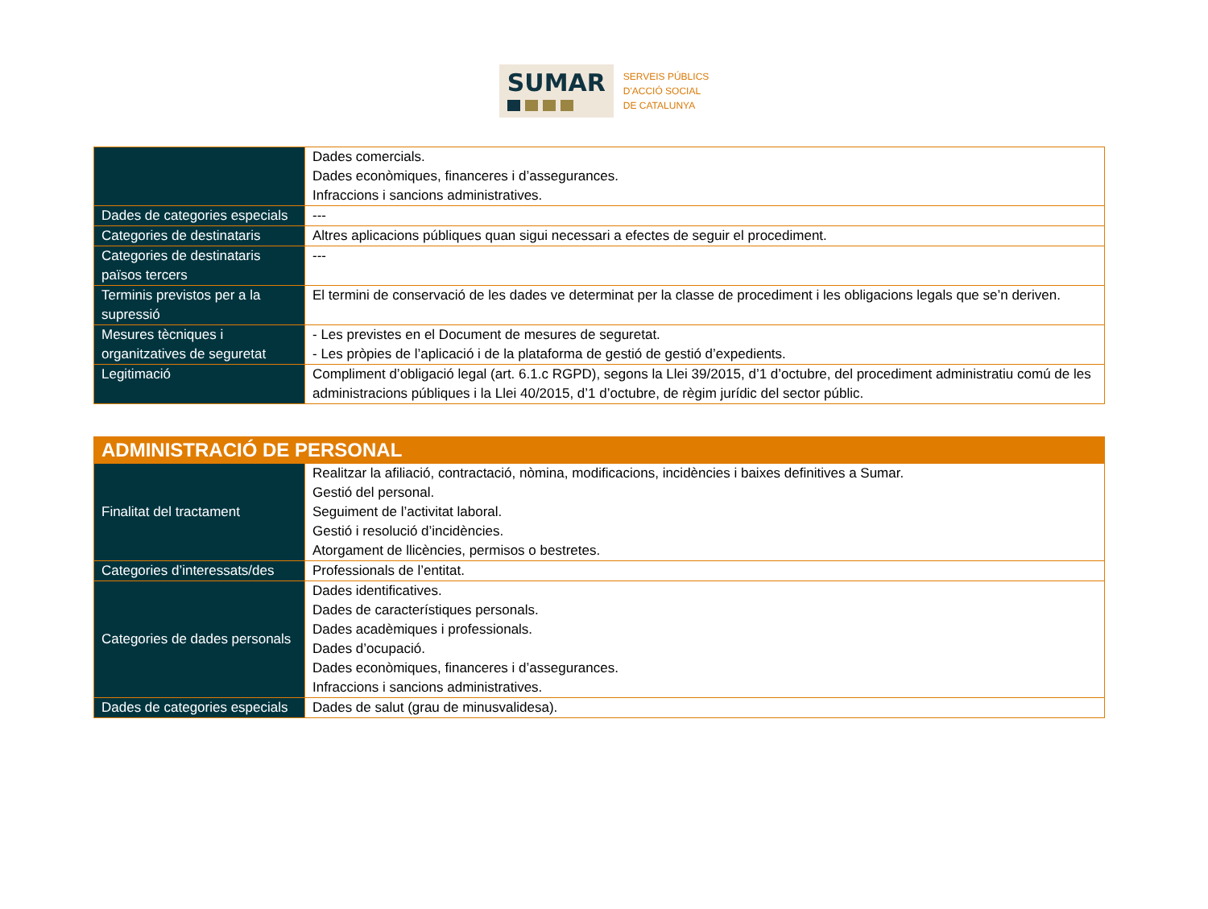SUMAR
SERVEIS PÚBLICS
D'ACCIÓ SOCIAL
DE CATALUNYA
| | Dades comercials. Dades econòmiques, financeres i d’assegurances. Infraccions i sancions administratives. |
| Dades de categories especials | --- |
| Categories de destinataris | Altres aplicacions públiques quan sigui necessari a efectes de seguir el procediment. |
| Categories de destinataris països tercers | --- |
| Terminis previstos per a la supressió | El termini de conservació de les dades ve determinat per la classe de procediment i les obligacions legals que se’n deriven. |
| Mesures tècniques i organitzatives de seguretat | - Les previstes en el Document de mesures de seguretat. - Les pròpies de l’aplicació i de la plataforma de gestió de gestió d’expedients. |
| Legitimació | Compliment d’obligació legal (art. 6.1.c RGPD), segons la Llei 39/2015, d’1 d’octubre, del procediment administratiu comú de les administracions públiques i la Llei 40/2015, d’1 d’octubre, de règim jurídic del sector públic. |
| ADMINISTRACIÓ DE PERSONAL | |
| --- | --- |
| Finalitat del tractament | Realitzar la afiliació, contractació, nòmina, modificacions, incidències i baixes definitives a Sumar. Gestió del personal. Seguiment de l’activitat laboral. Gestió i resolució d’incidències. Atorgament de llicències, permisos o bestretes. |
| Categories d’interessats/des | Professionals de l’entitat. |
| Categories de dades personals | Dades identificatives. Dades de característiques personals. Dades acadèmiques i professionals. Dades d’ocupació. Dades econòmiques, financeres i d’assegurances. Infraccions i sancions administratives. |
| Dades de categories especials | Dades de salut (grau de minusvalidesa). |